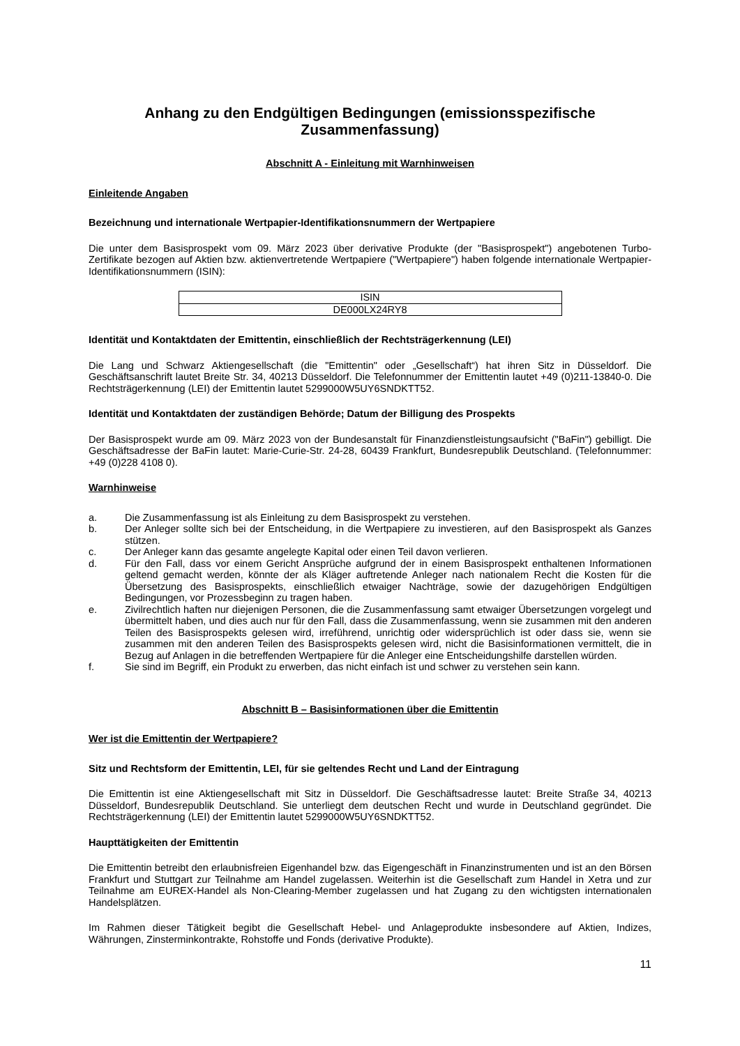Anhang zu den Endgültigen Bedingungen (emissionsspezifische Zusammenfassung)
Abschnitt A - Einleitung mit Warnhinweisen
Einleitende Angaben
Bezeichnung und internationale Wertpapier-Identifikationsnummern der Wertpapiere
Die unter dem Basisprospekt vom 09. März 2023 über derivative Produkte (der "Basisprospekt") angebotenen Turbo-Zertifikate bezogen auf Aktien bzw. aktienvertretende Wertpapiere ("Wertpapiere") haben folgende internationale Wertpapier-Identifikationsnummern (ISIN):
| ISIN |
| DE000LX24RY8 |
Identität und Kontaktdaten der Emittentin, einschließlich der Rechtsträgerkennung (LEI)
Die Lang und Schwarz Aktiengesellschaft (die "Emittentin" oder „Gesellschaft“) hat ihren Sitz in Düsseldorf. Die Geschäftsanschrift lautet Breite Str. 34, 40213 Düsseldorf. Die Telefonnummer der Emittentin lautet +49 (0)211-13840-0. Die Rechtsträgerkennung (LEI) der Emittentin lautet 5299000W5UY6SNDKTT52.
Identität und Kontaktdaten der zuständigen Behörde; Datum der Billigung des Prospekts
Der Basisprospekt wurde am 09. März 2023 von der Bundesanstalt für Finanzdienstleistungsaufsicht ("BaFin") gebilligt. Die Geschäftsadresse der BaFin lautet: Marie-Curie-Str. 24-28, 60439 Frankfurt, Bundesrepublik Deutschland. (Telefonnummer: +49 (0)228 4108 0).
Warnhinweise
a. Die Zusammenfassung ist als Einleitung zu dem Basisprospekt zu verstehen.
b. Der Anleger sollte sich bei der Entscheidung, in die Wertpapiere zu investieren, auf den Basisprospekt als Ganzes stützen.
c. Der Anleger kann das gesamte angelegte Kapital oder einen Teil davon verlieren.
d. Für den Fall, dass vor einem Gericht Ansprüche aufgrund der in einem Basisprospekt enthaltenen Informationen geltend gemacht werden, könnte der als Kläger auftretende Anleger nach nationalem Recht die Kosten für die Übersetzung des Basisprospekts, einschließlich etwaiger Nachträge, sowie der dazugehörigen Endgültigen Bedingungen, vor Prozessbeginn zu tragen haben.
e. Zivilrechtlich haften nur diejenigen Personen, die die Zusammenfassung samt etwaiger Übersetzungen vorgelegt und übermittelt haben, und dies auch nur für den Fall, dass die Zusammenfassung, wenn sie zusammen mit den anderen Teilen des Basisprospekts gelesen wird, irreführend, unrichtig oder widersprüchlich ist oder dass sie, wenn sie zusammen mit den anderen Teilen des Basisprospekts gelesen wird, nicht die Basisinformationen vermittelt, die in Bezug auf Anlagen in die betreffenden Wertpapiere für die Anleger eine Entscheidungshilfe darstellen würden.
f. Sie sind im Begriff, ein Produkt zu erwerben, das nicht einfach ist und schwer zu verstehen sein kann.
Abschnitt B – Basisinformationen über die Emittentin
Wer ist die Emittentin der Wertpapiere?
Sitz und Rechtsform der Emittentin, LEI, für sie geltendes Recht und Land der Eintragung
Die Emittentin ist eine Aktiengesellschaft mit Sitz in Düsseldorf. Die Geschäftsadresse lautet: Breite Straße 34, 40213 Düsseldorf, Bundesrepublik Deutschland. Sie unterliegt dem deutschen Recht und wurde in Deutschland gegründet. Die Rechtsträgerkennung (LEI) der Emittentin lautet 5299000W5UY6SNDKTT52.
Haupttätigkeiten der Emittentin
Die Emittentin betreibt den erlaubnisfreien Eigenhandel bzw. das Eigengeschäft in Finanzinstrumenten und ist an den Börsen Frankfurt und Stuttgart zur Teilnahme am Handel zugelassen. Weiterhin ist die Gesellschaft zum Handel in Xetra und zur Teilnahme am EUREX-Handel als Non-Clearing-Member zugelassen und hat Zugang zu den wichtigsten internationalen Handelsplätzen.
Im Rahmen dieser Tätigkeit begibt die Gesellschaft Hebel- und Anlageprodukte insbesondere auf Aktien, Indizes, Währungen, Zinsterminkontrakte, Rohstoffe und Fonds (derivative Produkte).
11